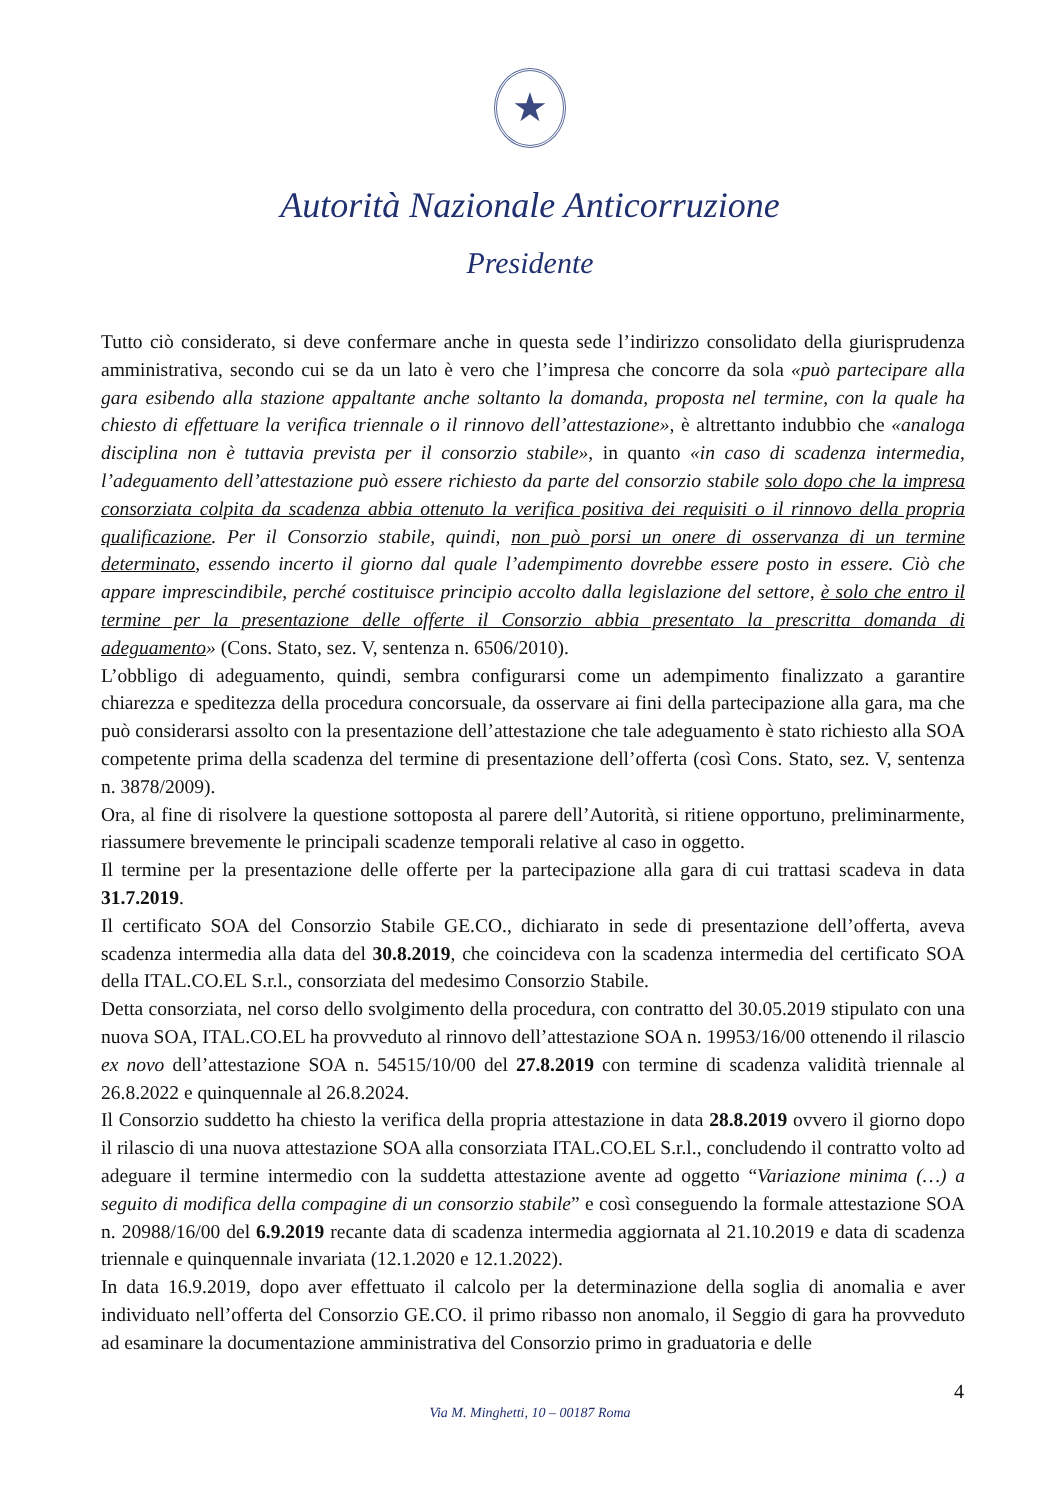★
Autorità Nazionale Anticorruzione
Presidente
Tutto ciò considerato, si deve confermare anche in questa sede l’indirizzo consolidato della giurisprudenza amministrativa, secondo cui se da un lato è vero che l’impresa che concorre da sola «può partecipare alla gara esibendo alla stazione appaltante anche soltanto la domanda, proposta nel termine, con la quale ha chiesto di effettuare la verifica triennale o il rinnovo dell’attestazione», è altrettanto indubbio che «analoga disciplina non è tuttavia prevista per il consorzio stabile», in quanto «in caso di scadenza intermedia, l’adeguamento dell’attestazione può essere richiesto da parte del consorzio stabile solo dopo che la impresa consorziata colpita da scadenza abbia ottenuto la verifica positiva dei requisiti o il rinnovo della propria qualificazione. Per il Consorzio stabile, quindi, non può porsi un onere di osservanza di un termine determinato, essendo incerto il giorno dal quale l’adempimento dovrebbe essere posto in essere. Ciò che appare imprescindibile, perché costituisce principio accolto dalla legislazione del settore, è solo che entro il termine per la presentazione delle offerte il Consorzio abbia presentato la prescritta domanda di adeguamento» (Cons. Stato, sez. V, sentenza n. 6506/2010).
L’obbligo di adeguamento, quindi, sembra configurarsi come un adempimento finalizzato a garantire chiarezza e speditezza della procedura concorsuale, da osservare ai fini della partecipazione alla gara, ma che può considerarsi assolto con la presentazione dell’attestazione che tale adeguamento è stato richiesto alla SOA competente prima della scadenza del termine di presentazione dell’offerta (così Cons. Stato, sez. V, sentenza n. 3878/2009).
Ora, al fine di risolvere la questione sottoposta al parere dell’Autorità, si ritiene opportuno, preliminarmente, riassumere brevemente le principali scadenze temporali relative al caso in oggetto.
Il termine per la presentazione delle offerte per la partecipazione alla gara di cui trattasi scadeva in data 31.7.2019.
Il certificato SOA del Consorzio Stabile GE.CO., dichiarato in sede di presentazione dell’offerta, aveva scadenza intermedia alla data del 30.8.2019, che coincideva con la scadenza intermedia del certificato SOA della ITAL.CO.EL S.r.l., consorziata del medesimo Consorzio Stabile.
Detta consorziata, nel corso dello svolgimento della procedura, con contratto del 30.05.2019 stipulato con una nuova SOA, ITAL.CO.EL ha provveduto al rinnovo dell’attestazione SOA n. 19953/16/00 ottenendo il rilascio ex novo dell’attestazione SOA n. 54515/10/00 del 27.8.2019 con termine di scadenza validità triennale al 26.8.2022 e quinquennale al 26.8.2024.
Il Consorzio suddetto ha chiesto la verifica della propria attestazione in data 28.8.2019 ovvero il giorno dopo il rilascio di una nuova attestazione SOA alla consorziata ITAL.CO.EL S.r.l., concludendo il contratto volto ad adeguare il termine intermedio con la suddetta attestazione avente ad oggetto “Variazione minima (…) a seguito di modifica della compagine di un consorzio stabile” e così conseguendo la formale attestazione SOA n. 20988/16/00 del 6.9.2019 recante data di scadenza intermedia aggiornata al 21.10.2019 e data di scadenza triennale e quinquennale invariata (12.1.2020 e 12.1.2022).
In data 16.9.2019, dopo aver effettuato il calcolo per la determinazione della soglia di anomalia e aver individuato nell’offerta del Consorzio GE.CO. il primo ribasso non anomalo, il Seggio di gara ha provveduto ad esaminare la documentazione amministrativa del Consorzio primo in graduatoria e delle
4
Via M. Minghetti, 10 – 00187 Roma